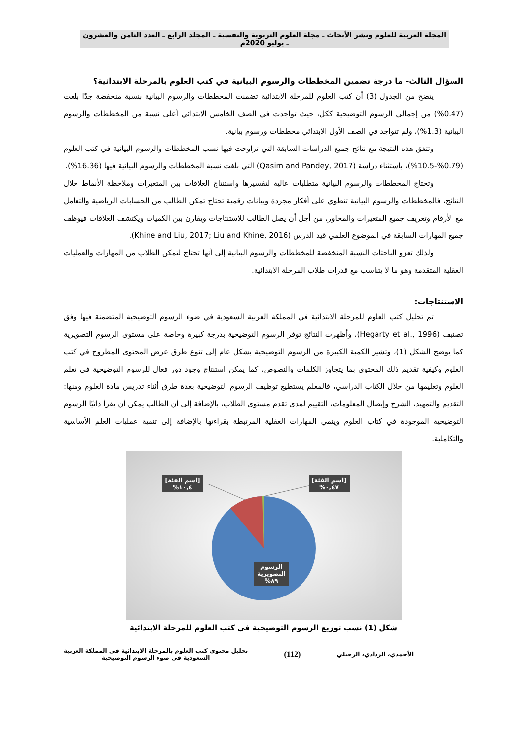المجلة العربية للعلوم ونشر الأبحاث ـ مجلة العلوم التربوية والنفسية ـ المجلد الرابع ـ العدد الثامن والعشرون ـ يوليو 2020م
السؤال الثالث- ما درجة تضمين المخططات والرسوم البيانية في كتب العلوم بالمرحلة الابتدائية؟
يتضح من الجدول (3) أن كتب العلوم للمرحلة الابتدائية تضمنت المخططات والرسوم البيانية بنسبة منخفضة جدًا بلغت (0.47%) من إجمالي الرسوم التوضيحية ككل، حيث تواجدت في الصف الخامس الابتدائي أعلى نسبة من المخططات والرسوم البيانية (1.3%)، ولم تتواجد في الصف الأول الابتدائي مخططات ورسوم بيانية.
وتتفق هذه النتيجة مع نتائج جميع الدراسات السابقة التي تراوحت فيها نسب المخططات والرسوم البيانية في كتب العلوم (0.79%-10.5%)، باستثناء دراسة (Qasim and Pandey, 2017) التي بلغت نسبة المخططات والرسوم البيانية فيها (16.36%).
وتحتاج المخططات والرسوم البيانية متطلبات عالية لتفسيرها واستنتاج العلاقات بين المتغيرات وملاحظة الأنماط خلال النتائج، فالمخططات والرسوم البيانية تنطوي على أفكار مجردة وبيانات رقمية تحتاج تمكن الطالب من الحسابات الرياضية والتعامل مع الأرقام وتعريف جميع المتغيرات والمحاور، من أجل أن يصل الطالب للاستنتاجات ويقارن بين الكميات ويكتشف العلاقات فيوظف جميع المهارات السابقة في الموضوع العلمي قيد الدرس (Khine and Liu, 2017; Liu and Khine, 2016).
ولذلك تعزو الباحثات النسبة المنخفضة للمخططات والرسوم البيانية إلى أنها تحتاج لتمكن الطلاب من المهارات والعمليات العقلية المتقدمة وهو ما لا يتناسب مع قدرات طلاب المرحلة الابتدائية.
الاستنتاجات:
تم تحليل كتب العلوم للمرحلة الابتدائية في المملكة العربية السعودية في ضوء الرسوم التوضيحية المتضمنة فيها وفق تصنيف (Hegarty et al., 1996)، وأظهرت النتائج توفر الرسوم التوضيحية بدرجة كبيرة وخاصة على مستوى الرسوم التصويرية كما يوضح الشكل (1)، وتشير الكمية الكبيرة من الرسوم التوضيحية بشكل عام إلى تنوع طرق عرض المحتوى المطروح في كتب العلوم وكيفية تقديم ذلك المحتوى بما يتجاوز الكلمات والنصوص، كما يمكن استنتاج وجود دور فعال للرسوم التوضيحية في تعلم العلوم وتعليمها من خلال الكتاب الدراسي، فالمعلم يستطيع توظيف الرسوم التوضيحية بعدة طرق أثناء تدريس مادة العلوم ومنها: التقديم والتمهيد، الشرح وإيصال المعلومات، التقييم لمدى تقدم مستوى الطلاب، بالإضافة إلى أن الطالب يمكن أن يقرأ ذاتيًا الرسوم التوضيحية الموجودة في كتاب العلوم وينمي المهارات العقلية المرتبطة بقراءتها بالإضافة إلى تنمية عمليات العلم الأساسية والتكاملية.
[اسم الفئة]
١٠,٤%
[اسم الفئة]
٠,٤٧%
الرسوم
التصويرية
٨٩%
شكل (1) نسب توزيع الرسوم التوضيحية في كتب العلوم للمرحلة الابتدائية
الأحمدي، الردادي، الرحيلي
(112)
تحليل محتوى كتب العلوم بالمرحلة الابتدائية في المملكة العربية
السعودية في ضوء الرسوم التوضيحية